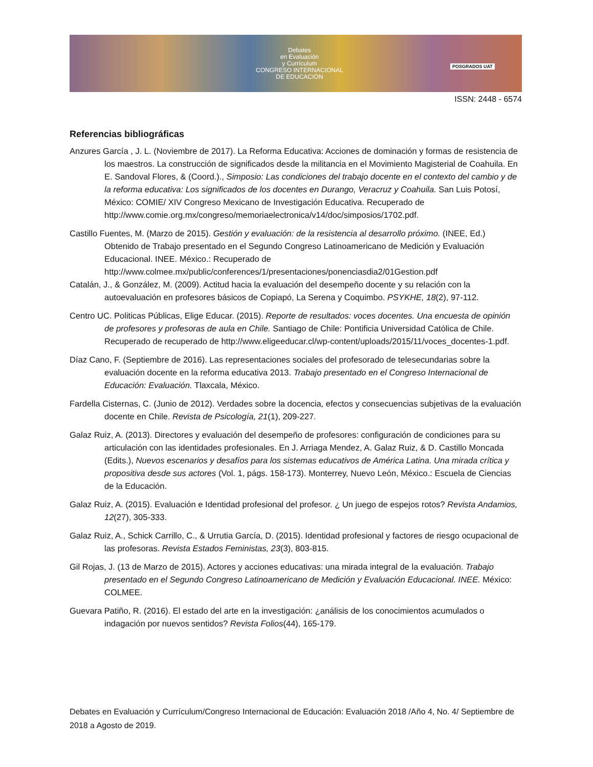Debates
en Evaluación
y Currículum
CONGRESO INTERNACIONAL
DE EDUCACIÓN
POSGRADOS UAT
ISSN: 2448 - 6574
Referencias bibliográficas
Anzures García , J. L. (Noviembre de 2017). La Reforma Educativa: Acciones de dominación y formas de resistencia de los maestros. La construcción de significados desde la militancia en el Movimiento Magisterial de Coahuila. En E. Sandoval Flores, & (Coord.)., Simposio: Las condiciones del trabajo docente en el contexto del cambio y de la reforma educativa: Los significados de los docentes en Durango, Veracruz y Coahuila. San Luis Potosí, México: COMIE/ XIV Congreso Mexicano de Investigación Educativa. Recuperado de http://www.comie.org.mx/congreso/memoriaelectronica/v14/doc/simposios/1702.pdf.
Castillo Fuentes, M. (Marzo de 2015). Gestión y evaluación: de la resistencia al desarrollo próximo. (INEE, Ed.) Obtenido de Trabajo presentado en el Segundo Congreso Latinoamericano de Medición y Evaluación Educacional. INEE. México.: Recuperado de http://www.colmee.mx/public/conferences/1/presentaciones/ponenciasdia2/01Gestion.pdf
Catalán, J., & González, M. (2009). Actitud hacia la evaluación del desempeño docente y su relación con la autoevaluación en profesores básicos de Copiapó, La Serena y Coquimbo. PSYKHE, 18(2), 97-112.
Centro UC. Politicas Públicas, Elige Educar. (2015). Reporte de resultados: voces docentes. Una encuesta de opinión de profesores y profesoras de aula en Chile. Santiago de Chile: Pontificia Universidad Católica de Chile. Recuperado de recuperado de http://www.eligeeducar.cl/wp-content/uploads/2015/11/voces_docentes-1.pdf.
Díaz Cano, F. (Septiembre de 2016). Las representaciones sociales del profesorado de telesecundarias sobre la evaluación docente en la reforma educativa 2013. Trabajo presentado en el Congreso Internacional de Educación: Evaluación. Tlaxcala, México.
Fardella Cisternas, C. (Junio de 2012). Verdades sobre la docencia, efectos y consecuencias subjetivas de la evaluación docente en Chile. Revista de Psicología, 21(1), 209-227.
Galaz Ruiz, A. (2013). Directores y evaluación del desempeño de profesores: configuración de condiciones para su articulación con las identidades profesionales. En J. Arriaga Mendez, A. Galaz Ruiz, & D. Castillo Moncada (Edits.), Nuevos escenarios y desafíos para los sistemas educativos de América Latina. Una mirada crítica y propositiva desde sus actores (Vol. 1, págs. 158-173). Monterrey, Nuevo León, México.: Escuela de Ciencias de la Educación.
Galaz Ruiz, A. (2015). Evaluación e Identidad profesional del profesor. ¿ Un juego de espejos rotos? Revista Andamios, 12(27), 305-333.
Galaz Ruiz, A., Schick Carrillo, C., & Urrutia García, D. (2015). Identidad profesional y factores de riesgo ocupacional de las profesoras. Revista Estados Feministas, 23(3), 803-815.
Gil Rojas, J. (13 de Marzo de 2015). Actores y acciones educativas: una mirada integral de la evaluación. Trabajo presentado en el Segundo Congreso Latinoamericano de Medición y Evaluación Educacional. INEE. México: COLMEE.
Guevara Patiño, R. (2016). El estado del arte en la investigación: ¿análisis de los conocimientos acumulados o indagación por nuevos sentidos? Revista Folios(44), 165-179.
Debates en Evaluación y Currículum/Congreso Internacional de Educación: Evaluación 2018 /Año 4, No. 4/ Septiembre de 2018 a Agosto de 2019.